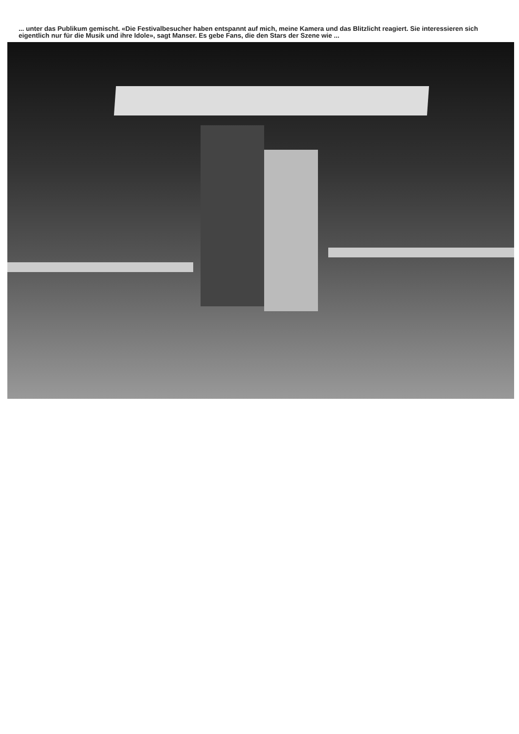... unter das Publikum gemischt. «Die Festivalbesucher haben entspannt auf mich, meine Kamera und das Blitzlicht reagiert. Sie interessieren sich eigentlich nur für die Musik und ihre Idole», sagt Manser. Es gebe Fans, die den Stars der Szene wie ...